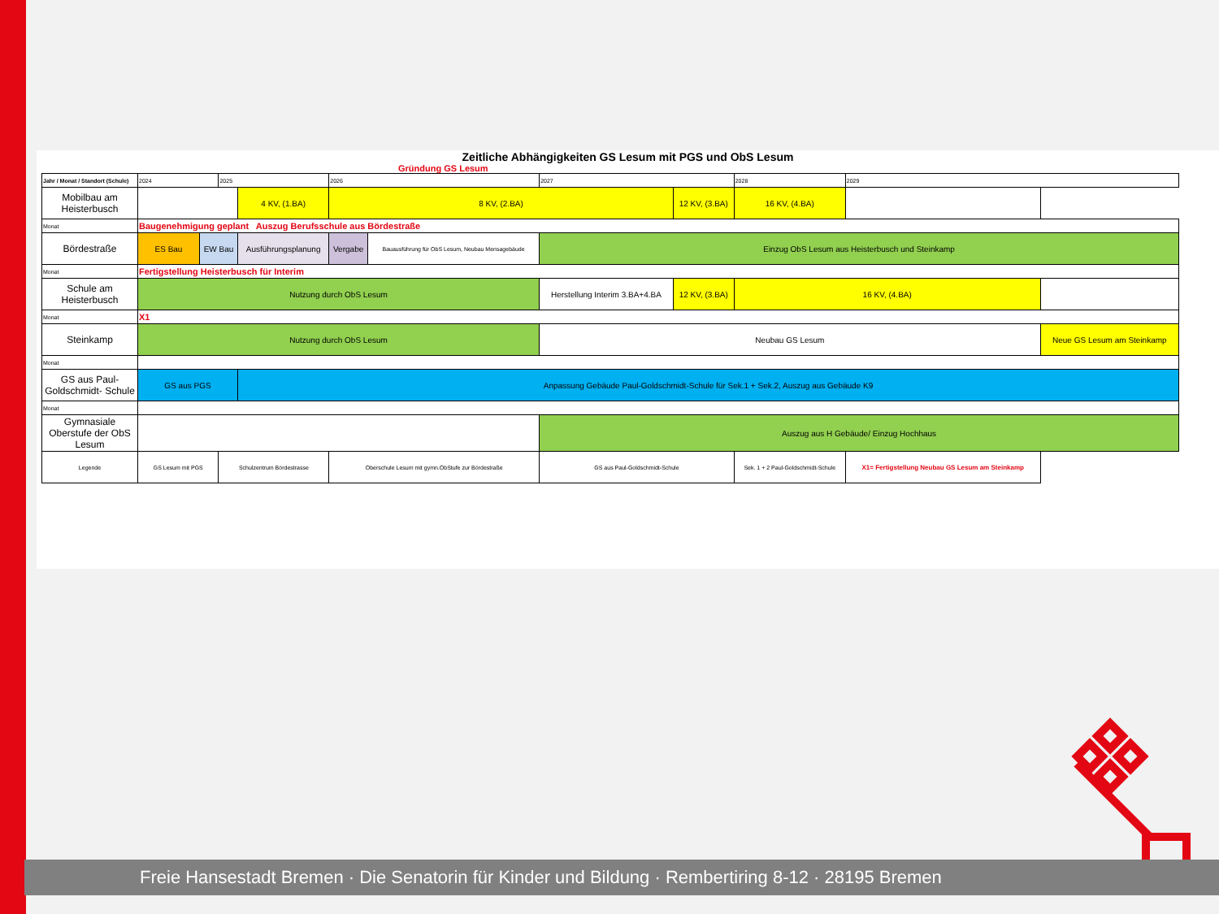Zeitliche Abhängigkeiten GS Lesum mit PGS und ObS Lesum
Gründung GS Lesum
| Jahr / Monat / Standort (Schule) | 2024 | | 2025 | | 2026 | | 2027 | | 2028 | | 2029 | |
| Mobilbau am Heisterbusch | | | | 4 KV, (1.BA) | 8 KV, (2.BA) | | | 12 KV, (3.BA) | | 16 KV, (4.BA) | | |
| Monat | Baugenehmigung geplant Auszug Berufsschule aus Bördestraße | | | | | | | | | | | |
| Bördestraße | ES Bau | EW Bau | | Ausführungsplanung | Vergabe | Bauausführung für ObS Lesum, Neubau Mensagebäude | Einzug ObS Lesum aus Heisterbusch und Steinkamp | | | | | |
| Monat | Fertigstellung Heisterbusch für Interim | | | | | | | | | | | |
| Schule am Heisterbusch | Nutzung durch ObS Lesum | | | | | | Herstellung Interim 3.BA+4.BA | 12 KV, (3.BA) | 16 KV, (4.BA) | | | |
| Monat | X1 | | | | | | | | | | | |
| Steinkamp | Nutzung durch ObS Lesum | | | | | | Neubau GS Lesum | | | | | Neue GS Lesum am Steinkamp |
| Monat | | | | | | | | | | | | |
| GS aus Paul-Goldschmidt- Schule | GS aus PGS | | | Anpassung Gebäude Paul-Goldschmidt-Schule für Sek.1 + Sek.2, Auszug aus Gebäude K9 | | | | | | | | |
| Monat | | | | | | | | | | | | |
| Gymnasiale Oberstufe der ObS Lesum | | | | | | | Auszug aus H Gebäude/ Einzug Hochhaus | | | | | |
| Legende | GS Lesum mit PGS | | Schulzentrum Bördestrasse | | Oberschule Lesum mit gymn.ObStufe zur Bördestraße | | GS aus Paul-Goldschmidt-Schule | | Sek. 1 + 2 Paul-Goldschmidt-Schule | | X1= Fertigstellung Neubau GS Lesum am Steinkamp | |
Freie Hansestadt Bremen · Die Senatorin für Kinder und Bildung · Rembertiring 8-12 · 28195 Bremen